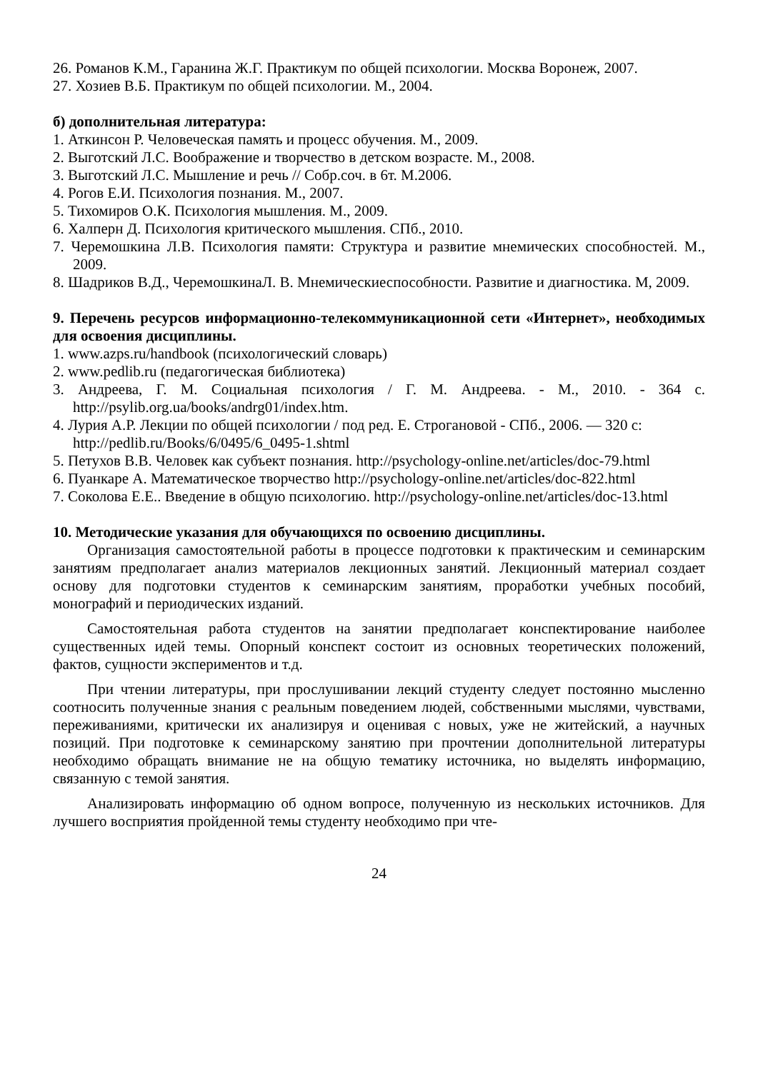26. Романов К.М., Гаранина Ж.Г. Практикум по общей психологии. Москва Воронеж, 2007.
27. Хозиев В.Б. Практикум по общей психологии. М., 2004.
б) дополнительная литература:
1. Аткинсон Р. Человеческая память и процесс обучения. М., 2009.
2. Выготский Л.С. Воображение и творчество в детском возрасте. М., 2008.
3. Выготский Л.С. Мышление и речь // Собр.соч. в 6т. М.2006.
4. Рогов Е.И. Психология познания. М., 2007.
5. Тихомиров О.К. Психология мышления. М., 2009.
6. Халперн Д. Психология критического мышления. СПб., 2010.
7. Черемошкина Л.В. Психология памяти: Структура и развитие мнемических способностей. М., 2009.
8. Шадриков В.Д., ЧеремошкинаЛ. В. Мнемическиеспособности. Развитие и диагностика. М, 2009.
9. Перечень ресурсов информационно-телекоммуникационной сети «Интернет», необходимых для освоения дисциплины.
1. www.azps.ru/handbook (психологический словарь)
2. www.pedlib.ru (педагогическая библиотека)
3. Андреева, Г. М. Социальная психология / Г. М. Андреева. - М., 2010. - 364 с. http://psylib.org.ua/books/andrg01/index.htm.
4. Лурия А.Р. Лекции по общей психологии / под ред. Е. Строгановой - СПб., 2006. — 320 с: http://pedlib.ru/Books/6/0495/6_0495-1.shtml
5. Петухов В.В. Человек как субъект познания. http://psychology-online.net/articles/doc-79.html
6. Пуанкаре А. Математическое творчество http://psychology-online.net/articles/doc-822.html
7. Соколова Е.Е.. Введение в общую психологию. http://psychology-online.net/articles/doc-13.html
10. Методические указания для обучающихся по освоению дисциплины.
Организация самостоятельной работы в процессе подготовки к практическим и семинарским занятиям предполагает анализ материалов лекционных занятий. Лекционный материал создает основу для подготовки студентов к семинарским занятиям, проработки учебных пособий, монографий и периодических изданий.
Самостоятельная работа студентов на занятии предполагает конспектирование наиболее существенных идей темы. Опорный конспект состоит из основных теоретических положений, фактов, сущности экспериментов и т.д.
При чтении литературы, при прослушивании лекций студенту следует постоянно мысленно соотносить полученные знания с реальным поведением людей, собственными мыслями, чувствами, переживаниями, критически их анализируя и оценивая с новых, уже не житейский, а научных позиций. При подготовке к семинарскому занятию при прочтении дополнительной литературы необходимо обращать внимание не на общую тематику источника, но выделять информацию, связанную с темой занятия.
Анализировать информацию об одном вопросе, полученную из нескольких источников. Для лучшего восприятия пройденной темы студенту необходимо при чте-
24